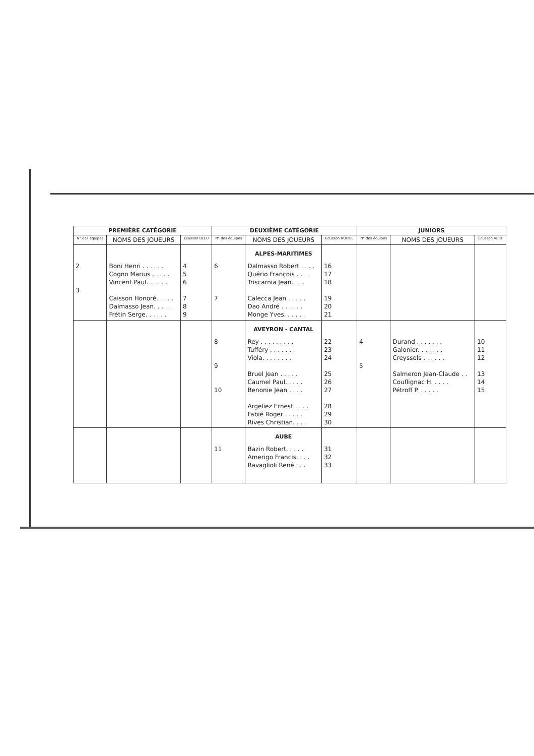| PREMIÈRE CATÉGORIE | | | DEUXIÈME CATÉGORIE | | | JUNIORS | | |
| --- | --- | --- | --- | --- | --- | --- | --- | --- |
| N° des équipes | NOMS DES JOUEURS | Écusson BLEU | N° des équipes | NOMS DES JOUEURS | Écusson ROUGE | N° des équipes | NOMS DES JOUEURS | Écusson VERT |
| 2 3 | Boni Henri . . . . . . Cogno Marius . . . . . Vincent Paul. . . . . . Caisson Honoré. . . . . Dalmasso Jean. . . . . Frétin Serge. . . . . . | 4 5 6 7 8 9 | 6 7 | ALPES-MARITIMES Dalmasso Robert . . . . Quério François . . . . Triscarnia Jean. . . . Calecca Jean . . . . . Dao André . . . . . . Monge Yves. . . . . . | 16 17 18 19 20 21 | | | |
| | | | 8 9 10 | AVEYRON - CANTAL Rey . . . . . . . . . Tufféry . . . . . . . Viola. . . . . . . . Bruel Jean . . . . . Caumel Paul. . . . . Benonie Jean . . . . Argeliez Ernest . . . . Fabié Roger . . . . . Rives Christian. . . . | 22 23 24 25 26 27 28 29 30 | 4 5 | Durand . . . . . . . Galonier. . . . . . . Creyssels . . . . . . Salmeron Jean-Claude . . Couflignac H. . . . . Pétroff P. . . . . . | 10 11 12 13 14 15 |
| | | | 11 | AUBE Bazin Robert. . . . . Amerigo Francis. . . . Ravaglioli René . . . | 31 32 33 | | | |